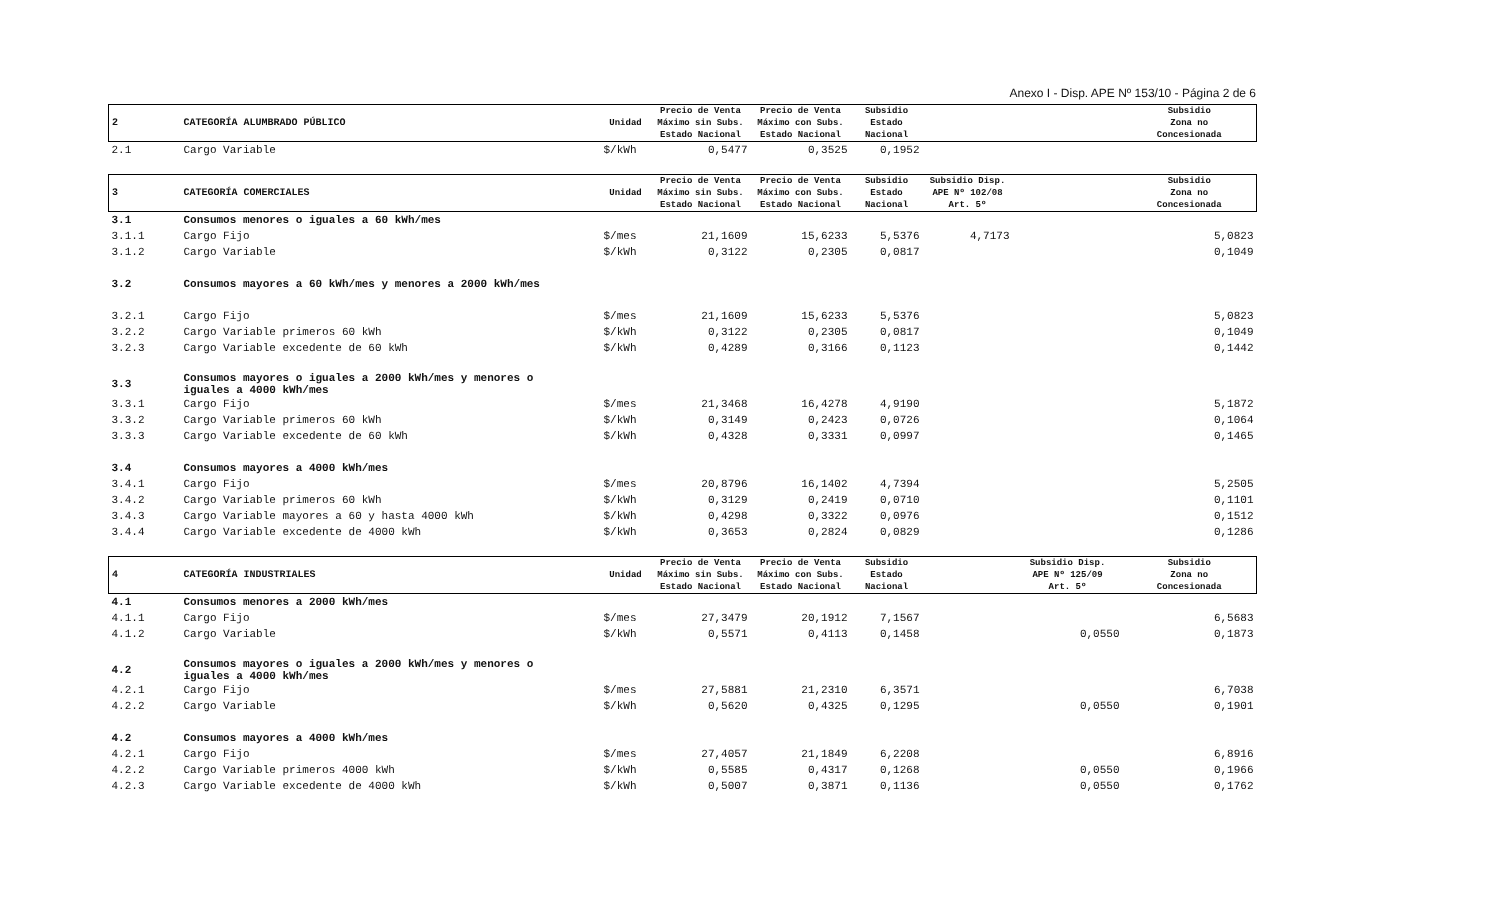Anexo I - Disp. APE Nº 153/10 - Página 2 de 6
| 2 | CATEGORÍA ALUMBRADO PÚBLICO | Unidad | Precio de Venta Máximo sin Subs. Estado Nacional | Precio de Venta Máximo con Subs. Estado Nacional | Subsidio Estado Nacional | | | Subsidio Zona no Concesionada |
| --- | --- | --- | --- | --- | --- | --- | --- | --- |
| 2.1 | Cargo Variable | $/kWh | 0,5477 | 0,3525 | 0,1952 | | | |
| 3 | CATEGORÍA COMERCIALES | Unidad | Precio de Venta Máximo sin Subs. Estado Nacional | Precio de Venta Máximo con Subs. Estado Nacional | Subsidio Estado Nacional | Subsidio Disp. APE Nº 102/08 Art. 5º | | Subsidio Zona no Concesionada |
| 3.1 | Consumos menores o iguales a 60 kWh/mes | | | | | | | |
| 3.1.1 | Cargo Fijo | $/mes | 21,1609 | 15,6233 | 5,5376 | 4,7173 | | 5,0823 |
| 3.1.2 | Cargo Variable | $/kWh | 0,3122 | 0,2305 | 0,0817 | | | 0,1049 |
| 3.2 | Consumos mayores a 60 kWh/mes y menores a 2000 kWh/mes | | | | | | | |
| 3.2.1 | Cargo Fijo | $/mes | 21,1609 | 15,6233 | 5,5376 | | | 5,0823 |
| 3.2.2 | Cargo Variable primeros 60 kWh | $/kWh | 0,3122 | 0,2305 | 0,0817 | | | 0,1049 |
| 3.2.3 | Cargo Variable excedente de 60 kWh | $/kWh | 0,4289 | 0,3166 | 0,1123 | | | 0,1442 |
| 3.3 | Consumos mayores o iguales a 2000 kWh/mes y menores o iguales a 4000 kWh/mes | | | | | | | |
| 3.3.1 | Cargo Fijo | $/mes | 21,3468 | 16,4278 | 4,9190 | | | 5,1872 |
| 3.3.2 | Cargo Variable primeros 60 kWh | $/kWh | 0,3149 | 0,2423 | 0,0726 | | | 0,1064 |
| 3.3.3 | Cargo Variable excedente de 60 kWh | $/kWh | 0,4328 | 0,3331 | 0,0997 | | | 0,1465 |
| 3.4 | Consumos mayores a 4000 kWh/mes | | | | | | | |
| 3.4.1 | Cargo Fijo | $/mes | 20,8796 | 16,1402 | 4,7394 | | | 5,2505 |
| 3.4.2 | Cargo Variable primeros 60 kWh | $/kWh | 0,3129 | 0,2419 | 0,0710 | | | 0,1101 |
| 3.4.3 | Cargo Variable mayores a 60 y hasta 4000 kWh | $/kWh | 0,4298 | 0,3322 | 0,0976 | | | 0,1512 |
| 3.4.4 | Cargo Variable excedente de 4000 kWh | $/kWh | 0,3653 | 0,2824 | 0,0829 | | | 0,1286 |
| 4 | CATEGORÍA INDUSTRIALES | Unidad | Precio de Venta Máximo sin Subs. Estado Nacional | Precio de Venta Máximo con Subs. Estado Nacional | Subsidio Estado Nacional | | Subsidio Disp. APE Nº 125/09 Art. 5º | Subsidio Zona no Concesionada |
| 4.1 | Consumos menores a 2000 kWh/mes | | | | | | | |
| 4.1.1 | Cargo Fijo | $/mes | 27,3479 | 20,1912 | 7,1567 | | | 6,5683 |
| 4.1.2 | Cargo Variable | $/kWh | 0,5571 | 0,4113 | 0,1458 | | 0,0550 | 0,1873 |
| 4.2 | Consumos mayores o iguales a 2000 kWh/mes y menores o iguales a 4000 kWh/mes | | | | | | | |
| 4.2.1 | Cargo Fijo | $/mes | 27,5881 | 21,2310 | 6,3571 | | | 6,7038 |
| 4.2.2 | Cargo Variable | $/kWh | 0,5620 | 0,4325 | 0,1295 | | 0,0550 | 0,1901 |
| 4.2 | Consumos mayores a 4000 kWh/mes | | | | | | | |
| 4.2.1 | Cargo Fijo | $/mes | 27,4057 | 21,1849 | 6,2208 | | | 6,8916 |
| 4.2.2 | Cargo Variable primeros 4000 kWh | $/kWh | 0,5585 | 0,4317 | 0,1268 | | 0,0550 | 0,1966 |
| 4.2.3 | Cargo Variable excedente de 4000 kWh | $/kWh | 0,5007 | 0,3871 | 0,1136 | | 0,0550 | 0,1762 |